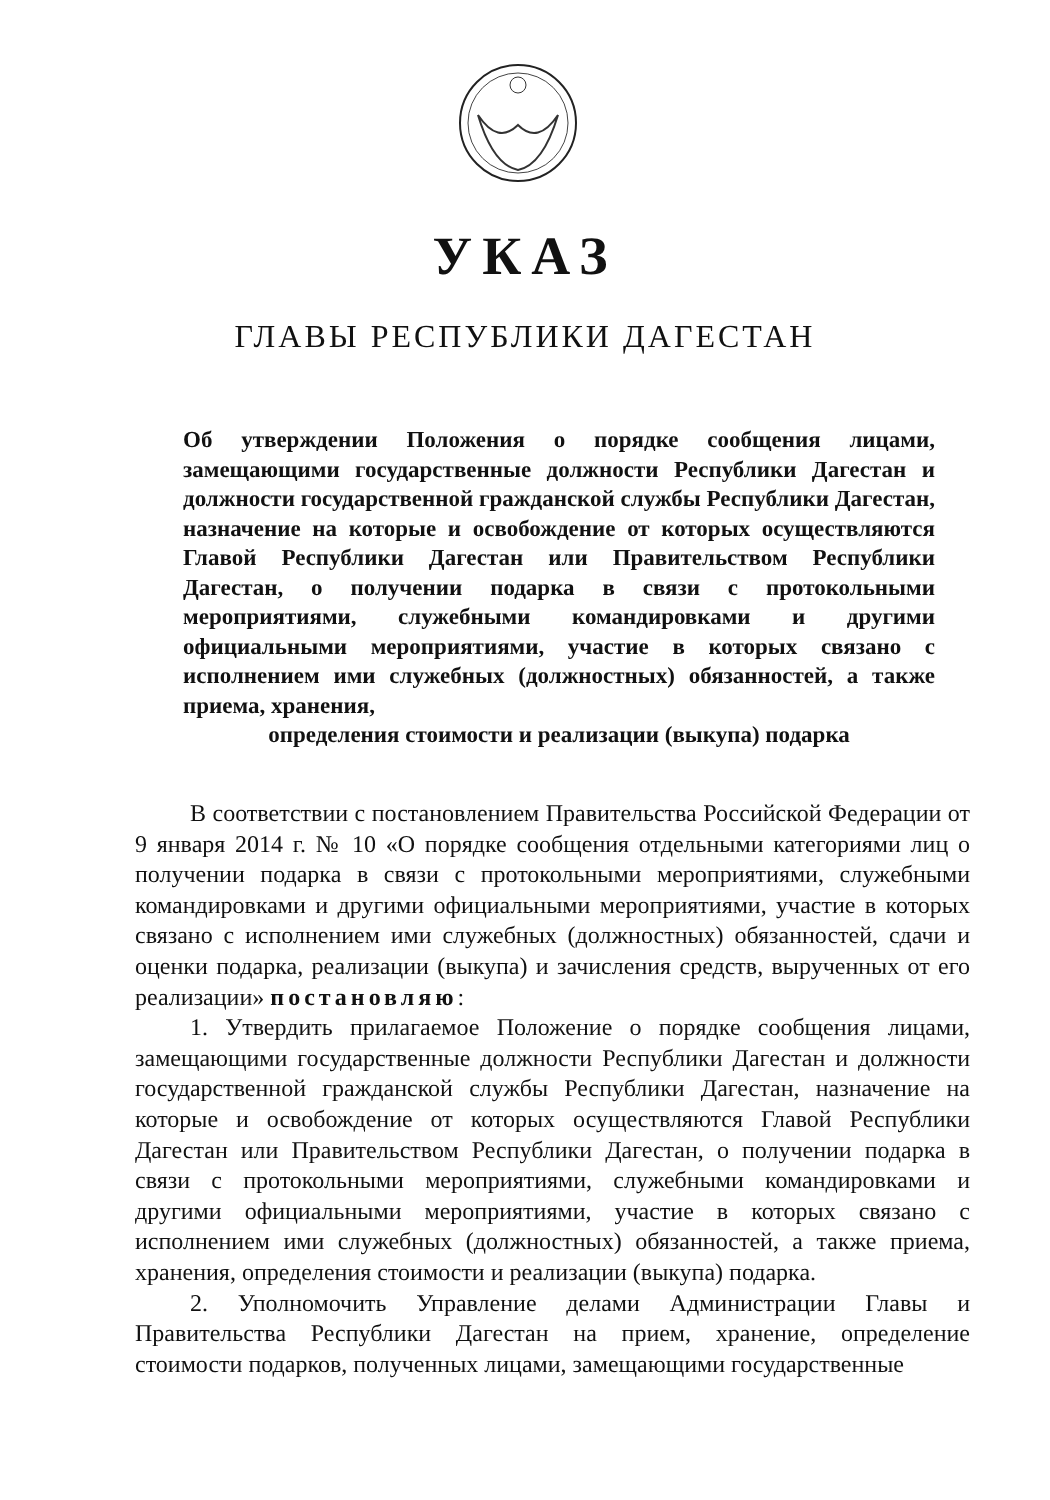УКАЗ
ГЛАВЫ РЕСПУБЛИКИ ДАГЕСТАН
Об утверждении Положения о порядке сообщения лицами, замещающими государственные должности Республики Дагестан и должности государственной гражданской службы Республики Дагестан, назначение на которые и освобождение от которых осуществляются Главой Республики Дагестан или Правительством Республики Дагестан, о получении подарка в связи с протокольными мероприятиями, служебными командировками и другими официальными мероприятиями, участие в которых связано с исполнением ими служебных (должностных) обязанностей, а также приема, хранения,
определения стоимости и реализации (выкупа) подарка
В соответствии с постановлением Правительства Российской Федерации от 9 января 2014 г. № 10 «О порядке сообщения отдельными категориями лиц о получении подарка в связи с протокольными мероприятиями, служебными командировками и другими официальными мероприятиями, участие в которых связано с исполнением ими служебных (должностных) обязанностей, сдачи и оценки подарка, реализации (выкупа) и зачисления средств, вырученных от его реализации» постановляю:
1. Утвердить прилагаемое Положение о порядке сообщения лицами, замещающими государственные должности Республики Дагестан и должности государственной гражданской службы Республики Дагестан, назначение на которые и освобождение от которых осуществляются Главой Республики Дагестан или Правительством Республики Дагестан, о получении подарка в связи с протокольными мероприятиями, служебными командировками и другими официальными мероприятиями, участие в которых связано с исполнением ими служебных (должностных) обязанностей, а также приема, хранения, определения стоимости и реализации (выкупа) подарка.
2. Уполномочить Управление делами Администрации Главы и Правительства Республики Дагестан на прием, хранение, определение стоимости подарков, полученных лицами, замещающими государственные